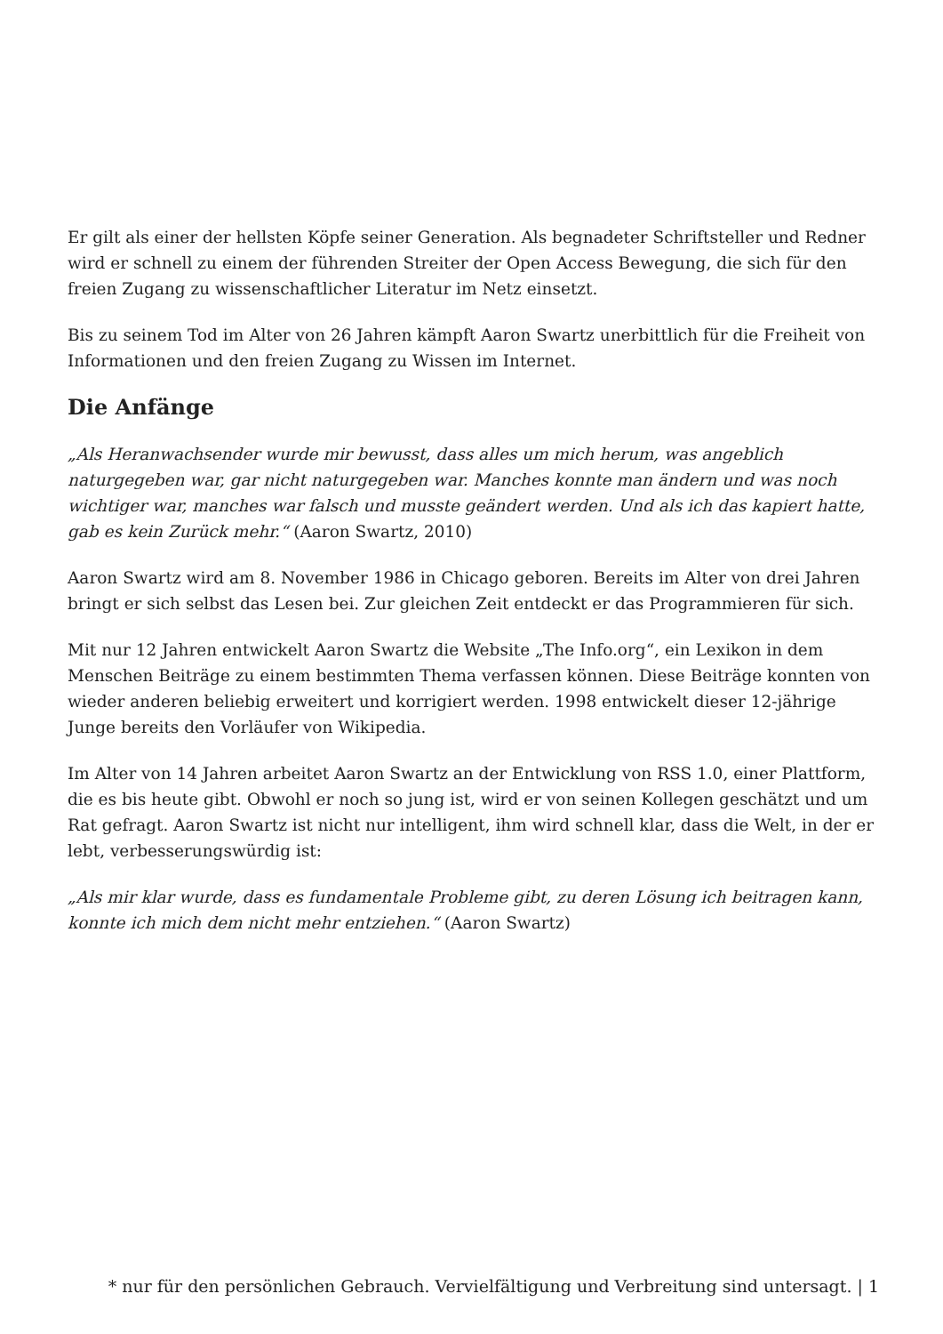Er gilt als einer der hellsten Köpfe seiner Generation. Als begnadeter Schriftsteller und Redner wird er schnell zu einem der führenden Streiter der Open Access Bewegung, die sich für den freien Zugang zu wissenschaftlicher Literatur im Netz einsetzt.
Bis zu seinem Tod im Alter von 26 Jahren kämpft Aaron Swartz unerbittlich für die Freiheit von Informationen und den freien Zugang zu Wissen im Internet.
Die Anfänge
„Als Heranwachsender wurde mir bewusst, dass alles um mich herum, was angeblich naturgegeben war, gar nicht naturgegeben war. Manches konnte man ändern und was noch wichtiger war, manches war falsch und musste geändert werden. Und als ich das kapiert hatte, gab es kein Zurück mehr.“ (Aaron Swartz, 2010)
Aaron Swartz wird am 8. November 1986 in Chicago geboren. Bereits im Alter von drei Jahren bringt er sich selbst das Lesen bei. Zur gleichen Zeit entdeckt er das Programmieren für sich.
Mit nur 12 Jahren entwickelt Aaron Swartz die Website „The Info.org“, ein Lexikon in dem Menschen Beiträge zu einem bestimmten Thema verfassen können. Diese Beiträge konnten von wieder anderen beliebig erweitert und korrigiert werden. 1998 entwickelt dieser 12-jährige Junge bereits den Vorläufer von Wikipedia.
Im Alter von 14 Jahren arbeitet Aaron Swartz an der Entwicklung von RSS 1.0, einer Plattform, die es bis heute gibt. Obwohl er noch so jung ist, wird er von seinen Kollegen geschätzt und um Rat gefragt. Aaron Swartz ist nicht nur intelligent, ihm wird schnell klar, dass die Welt, in der er lebt, verbesserungswürdig ist:
„Als mir klar wurde, dass es fundamentale Probleme gibt, zu deren Lösung ich beitragen kann, konnte ich mich dem nicht mehr entziehen.“ (Aaron Swartz)
* nur für den persönlichen Gebrauch. Vervielfältigung und Verbreitung sind untersagt. | 1